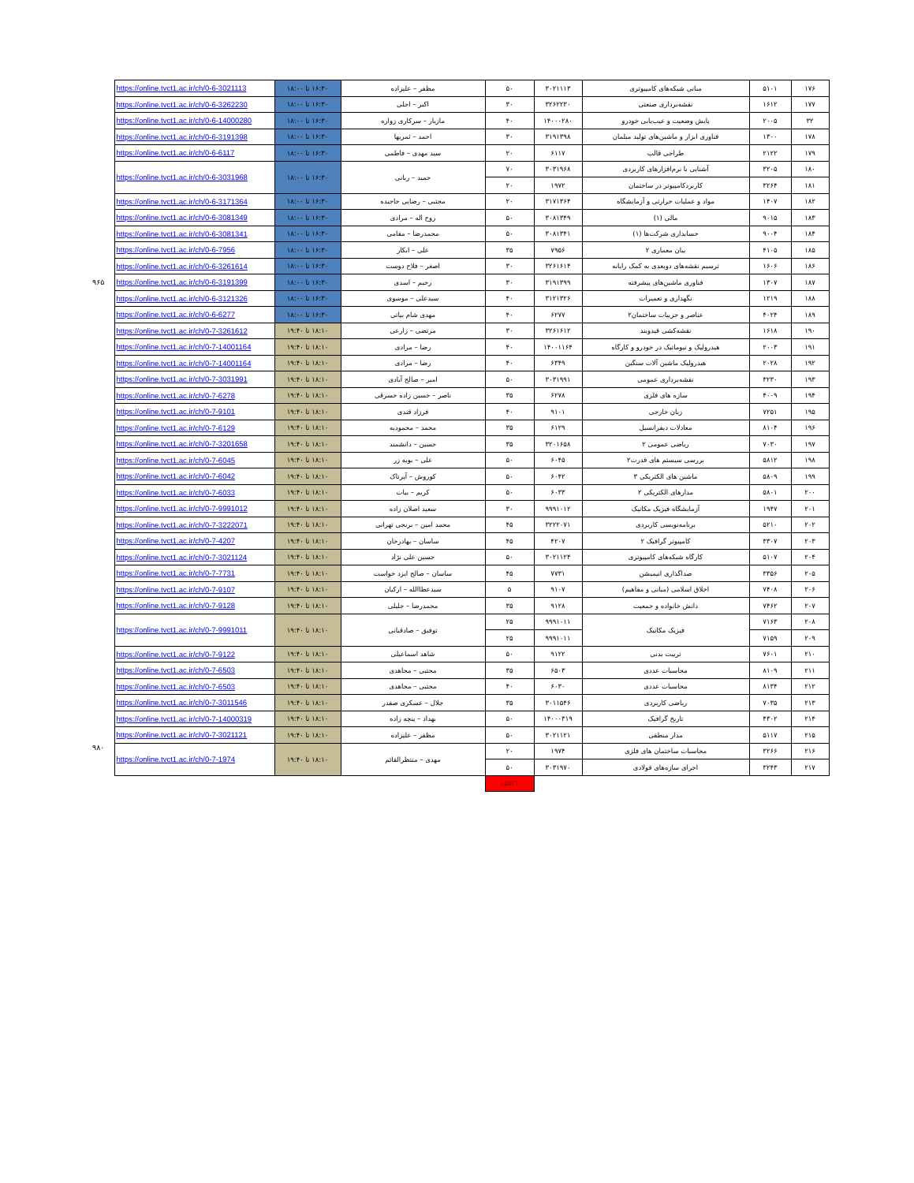| ۱۷۶ | ۵۱۰۱ | مبانی شبکه‌های کامپیوتری | ۳۰۲۱۱۱۳ | ۵۰ | مظفر – علیزاده | ۱۶:۳۰ تا ۱۸:۰۰ | https://online.tvct1.ac.ir/ch/0-6-3021113 | |
| ۱۷۷ | ۱۶۱۲ | نقشه‌برداری صنعتی | ۳۲۶۲۲۳۰ | ۳۰ | اکبر – اجلی | ۱۶:۳۰ تا ۱۸:۰۰ | https://online.tvct1.ac.ir/ch/0-6-3262230 | |
| ۳۲ | ۲۰۰۵ | پایش وضعیت و عیب‌یابی خودرو | ۱۴۰۰۰۲۸۰ | ۴۰ | مازیار – سرکاری زواره | ۱۶:۳۰ تا ۱۸:۰۰ | https://online.tvct1.ac.ir/ch/0-6-14000280 | |
| ۱۷۸ | ۱۳۰۰ | فناوری ابزار و ماشین‌های تولید مبلمان | ۳۱۹۱۳۹۸ | ۳۰ | احمد – ثمریها | ۱۶:۳۰ تا ۱۸:۰۰ | https://online.tvct1.ac.ir/ch/0-6-3191398 | |
| ۱۷۹ | ۲۱۲۲ | طراحی قالب | ۶۱۱۷ | ۲۰ | سید مهدی – فاطمی | ۱۶:۳۰ تا ۱۸:۰۰ | https://online.tvct1.ac.ir/ch/0-6-6117 | |
| ۱۸۰ | ۳۲۰۵ | آشنایی با نرم‌افزارهای کاربردی | ۳۰۳۱۹۶۸ | ۷۰ | حمید – ربانی | ۱۶:۳۰ تا ۱۸:۰۰ | https://online.tvct1.ac.ir/ch/0-6-3031968 | |
| ۱۸۱ | ۳۲۶۴ | کاربردکامپیوتر در ساختمان | ۱۹۷۲ | ۲۰ | | | | |
| ۱۸۲ | ۱۴۰۷ | مواد و عملیات حرارتی و آزمایشگاه | ۳۱۷۱۳۶۴ | ۲۰ | مجتبی – رضایی حاجیده | ۱۶:۳۰ تا ۱۸:۰۰ | https://online.tvct1.ac.ir/ch/0-6-3171364 | |
| ۱۸۳ | ۹۰۱۵ | مالی (۱) | ۳۰۸۱۳۴۹ | ۵۰ | روح اله – مرادی | ۱۶:۳۰ تا ۱۸:۰۰ | https://online.tvct1.ac.ir/ch/0-6-3081349 | |
| ۱۸۴ | ۹۰۰۴ | حسابداری شرکت‌ها (۱) | ۳۰۸۱۳۴۱ | ۵۰ | محمدرضا – مقامی | ۱۶:۳۰ تا ۱۸:۰۰ | https://online.tvct1.ac.ir/ch/0-6-3081341 | |
| ۱۸۵ | ۴۱۰۵ | بیان معماری ۲ | ۷۹۵۶ | ۳۵ | علی – ابکار | ۱۶:۳۰ تا ۱۸:۰۰ | https://online.tvct1.ac.ir/ch/0-6-7956 | |
| ۱۸۶ | ۱۶۰۶ | ترسیم نقشه‌های دوبعدی به کمک رایانه | ۳۲۶۱۶۱۴ | ۳۰ | اصغر – فلاح دوست | ۱۶:۳۰ تا ۱۸:۰۰ | https://online.tvct1.ac.ir/ch/0-6-3261614 | |
| ۱۸۷ | ۱۳۰۷ | فناوری ماشین‌های پیشرفته | ۳۱۹۱۳۹۹ | ۳۰ | رحیم – اسدی | ۱۶:۳۰ تا ۱۸:۰۰ | https://online.tvct1.ac.ir/ch/0-6-3191399 | ۹۶۵ |
| ۱۸۸ | ۱۲۱۹ | نگهداری و تعمیرات | ۳۱۲۱۳۲۶ | ۴۰ | سیدعلی – موسوی | ۱۶:۳۰ تا ۱۸:۰۰ | https://online.tvct1.ac.ir/ch/0-6-3121326 | |
| ۱۸۹ | ۴۰۲۴ | عناصر و جزییات ساختمان۲ | ۶۲۷۷ | ۴۰ | مهدی شام بیاتی | ۱۶:۳۰ تا ۱۸:۰۰ | https://online.tvct1.ac.ir/ch/0-6-6277 | |
| ۱۹۰ | ۱۶۱۸ | نقشه‌کشی قیدوبند | ۳۲۶۱۶۱۲ | ۳۰ | مرتضی – زارعی | ۱۸:۱۰ تا ۱۹:۴۰ | https://online.tvct1.ac.ir/ch/0-7-3261612 | |
| ۱۹۱ | ۲۰۰۳ | هیدرولیک و نیوماتیک در خودرو و کارگاه | ۱۴۰۰۱۱۶۴ | ۴۰ | رضا – مرادی | ۱۸:۱۰ تا ۱۹:۴۰ | https://online.tvct1.ac.ir/ch/0-7-14001164 | |
| ۱۹۲ | ۲۰۲۸ | هیدرولیک ماشین آلات سنگین | ۶۳۴۹ | ۴۰ | رضا – مرادی | ۱۸:۱۰ تا ۱۹:۴۰ | https://online.tvct1.ac.ir/ch/0-7-14001164 | |
| ۱۹۳ | ۳۲۳۰ | نقشه‌برداری عمومی | ۳۰۳۱۹۹۱ | ۵۰ | امیر – صالح آبادی | ۱۸:۱۰ تا ۱۹:۴۰ | https://online.tvct1.ac.ir/ch/0-7-3031991 | |
| ۱۹۴ | ۴۰۰۹ | سازه های فلزی | ۶۲۷۸ | ۳۵ | ناصر – حسین زاده خسرقی | ۱۸:۱۰ تا ۱۹:۴۰ | https://online.tvct1.ac.ir/ch/0-7-6278 | |
| ۱۹۵ | ۷۲۵۱ | زبان خارجی | ۹۱۰۱ | ۴۰ | فرزاد قندی | ۱۸:۱۰ تا ۱۹:۴۰ | https://online.tvct1.ac.ir/ch/0-7-9101 | |
| ۱۹۶ | ۸۱۰۴ | معادلات دیفرانسیل | ۶۱۲۹ | ۳۵ | محمد – محمودیه | ۱۸:۱۰ تا ۱۹:۴۰ | https://online.tvct1.ac.ir/ch/0-7-6129 | |
| ۱۹۷ | ۷۰۳۰ | ریاضی عمومی ۲ | ۳۲۰۱۶۵۸ | ۳۵ | حسین – دانشمند | ۱۸:۱۰ تا ۱۹:۴۰ | https://online.tvct1.ac.ir/ch/0-7-3201658 | |
| ۱۹۸ | ۵۸۱۲ | بررسی سیستم های قدرت۲ | ۶۰۴۵ | ۵۰ | علی – بوبه زر | ۱۸:۱۰ تا ۱۹:۴۰ | https://online.tvct1.ac.ir/ch/0-7-6045 | |
| ۱۹۹ | ۵۸۰۹ | ماشین های الکتریکی ۳ | ۶۰۴۲ | ۵۰ | کوروش – آپرناک | ۱۸:۱۰ تا ۱۹:۴۰ | https://online.tvct1.ac.ir/ch/0-7-6042 | |
| ۲۰۰ | ۵۸۰۱ | مدارهای الکتریکی ۲ | ۶۰۳۳ | ۵۰ | کریم – بیات | ۱۸:۱۰ تا ۱۹:۴۰ | https://online.tvct1.ac.ir/ch/0-7-6033 | |
| ۲۰۱ | ۱۹۴۷ | آزمایشگاه فیزیک مکانیک | ۹۹۹۱۰۱۲ | ۳۰ | سعید اصلان زاده | ۱۸:۱۰ تا ۱۹:۴۰ | https://online.tvct1.ac.ir/ch/0-7-9991012 | |
| ۲۰۲ | ۵۲۱۰ | برنامه‌نویسی کاربردی | ۳۲۲۲۰۷۱ | ۴۵ | محمد امین – برنجی تهرانی | ۱۸:۱۰ تا ۱۹:۴۰ | https://online.tvct1.ac.ir/ch/0-7-3222071 | |
| ۲۰۳ | ۳۳۰۷ | کامپیوتر گرافیک ۲ | ۴۲۰۷ | ۴۵ | ساسان – بهادرخان | ۱۸:۱۰ تا ۱۹:۴۰ | https://online.tvct1.ac.ir/ch/0-7-4207 | |
| ۲۰۴ | ۵۱۰۷ | کارگاه شبکه‌های کامپیوتری | ۳۰۲۱۱۲۴ | ۵۰ | حسین علی نژاد | ۱۸:۱۰ تا ۱۹:۴۰ | https://online.tvct1.ac.ir/ch/0-7-3021124 | |
| ۲۰۵ | ۳۳۵۶ | صداگذاری انیمیشن | ۷۷۳۱ | ۴۵ | ساسان – صالح ایزد خواست | ۱۸:۱۰ تا ۱۹:۴۰ | https://online.tvct1.ac.ir/ch/0-7-7731 | |
| ۲۰۶ | ۷۴۰۸ | اخلاق اسلامی (مبانی و مفاهیم) | ۹۱۰۷ | ۵ | سیدعطاالله – ارکیان | ۱۸:۱۰ تا ۱۹:۴۰ | https://online.tvct1.ac.ir/ch/0-7-9107 | |
| ۲۰۷ | ۷۴۶۲ | دانش خانواده و جمعیت | ۹۱۲۸ | ۳۵ | محمدرضا – جلیلی | ۱۸:۱۰ تا ۱۹:۴۰ | https://online.tvct1.ac.ir/ch/0-7-9128 | |
| ۲۰۸ | ۷۱۶۳ | فیزیک مکانیک | ۹۹۹۱۰۱۱ | ۲۵ | توفیق – صادقیانی | ۱۸:۱۰ تا ۱۹:۴۰ | https://online.tvct1.ac.ir/ch/0-7-9991011 | |
| ۲۰۹ | ۷۱۵۹ | | ۹۹۹۱۰۱۱ | ۲۵ | | | | |
| ۲۱۰ | ۷۶۰۱ | تربیت بدنی | ۹۱۲۲ | ۵۰ | شاهد اسماعیلی | ۱۸:۱۰ تا ۱۹:۴۰ | https://online.tvct1.ac.ir/ch/0-7-9122 | |
| ۲۱۱ | ۸۱۰۹ | محاسبات عددی | ۶۵۰۳ | ۳۵ | مجتبی – مجاهدی | ۱۸:۱۰ تا ۱۹:۴۰ | https://online.tvct1.ac.ir/ch/0-7-6503 | |
| ۲۱۲ | ۸۱۳۴ | محاسبات عددی | ۶۰۳۰ | ۴۰ | مجتبی – مجاهدی | ۱۸:۱۰ تا ۱۹:۴۰ | https://online.tvct1.ac.ir/ch/0-7-6503 | |
| ۲۱۳ | ۷۰۳۵ | ریاضی کاربردی | ۳۰۱۱۵۴۶ | ۳۵ | جلال – عسکری صفدر | ۱۸:۱۰ تا ۱۹:۴۰ | https://online.tvct1.ac.ir/ch/0-7-3011546 | |
| ۲۱۴ | ۴۳۰۲ | تاریخ گرافیک | ۱۴۰۰۰۳۱۹ | ۵۰ | بهداد – پنچه زاده | ۱۸:۱۰ تا ۱۹:۴۰ | https://online.tvct1.ac.ir/ch/0-7-14000319 | |
| ۲۱۵ | ۵۱۱۷ | مدار منطقی | ۳۰۲۱۱۲۱ | ۵۰ | مظفر – علیزاده | ۱۸:۱۰ تا ۱۹:۴۰ | https://online.tvct1.ac.ir/ch/0-7-3021121 | |
| ۲۱۶ | ۳۲۶۶ | محاسبات ساختمان های فلزی | ۱۹۷۴ | ۲۰ | مهدی – منتظرالقائم | ۱۸:۱۰ تا ۱۹:۴۰ | https://online.tvct1.ac.ir/ch/0-7-1974 | ۹۸۰ |
| ۲۱۷ | ۳۲۴۳ | اجرای سازه‌های فولادی | ۳۰۳۱۹۷۰ | ۵۰ | | | | |
| | | | | ۱۵۸۳۱ | | | | |